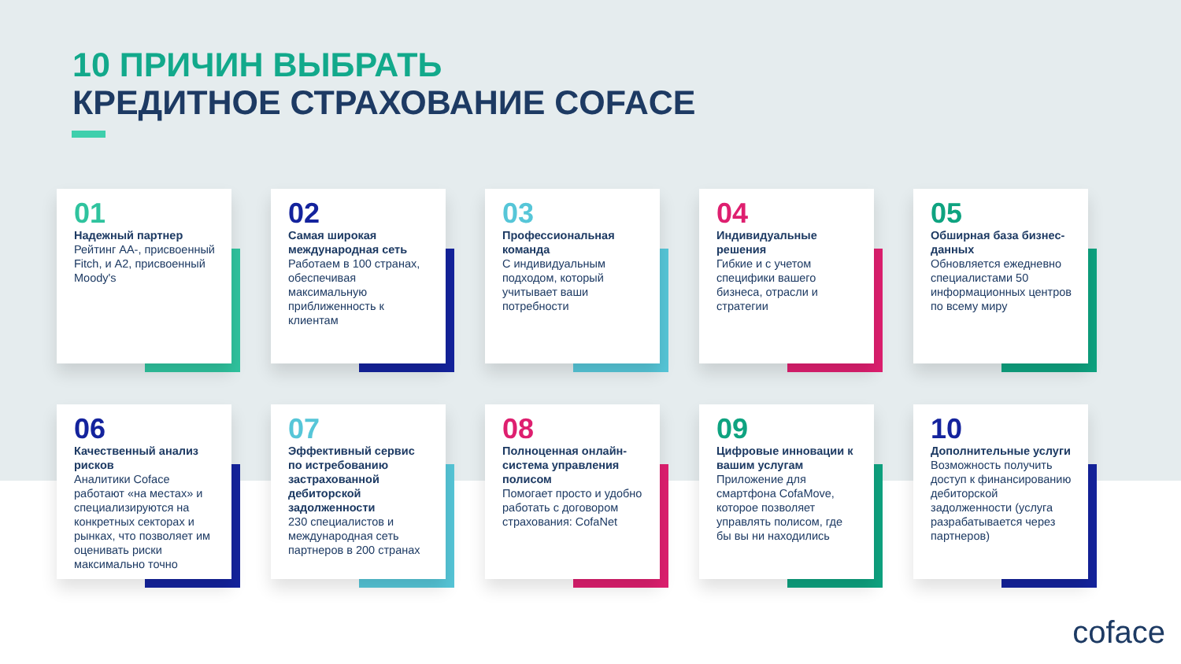10 ПРИЧИН ВЫБРАТЬ
КРЕДИТНОЕ СТРАХОВАНИЕ COFACE
01
Надежный партнер
Рейтинг AA-, присвоенный Fitch, и A2, присвоенный Moody's
02
Самая широкая международная сеть
Работаем в 100 странах, обеспечивая максимальную приближенность к клиентам
03
Профессиональная команда
С индивидуальным подходом, который учитывает ваши потребности
04
Индивидуальные решения
Гибкие и с учетом специфики вашего бизнеса, отрасли и стратегии
05
Обширная база бизнес-данных
Обновляется ежедневно специалистами 50 информационных центров по всему миру
06
Качественный анализ рисков
Аналитики Coface работают «на местах» и специализируются на конкретных секторах и рынках, что позволяет им оценивать риски максимально точно
07
Эффективный сервис по истребованию застрахованной дебиторской задолженности
230 специалистов и международная сеть партнеров в 200 странах
08
Полноценная онлайн-система управления полисом
Помогает просто и удобно работать с договором страхования: CofaNet
09
Цифровые инновации к вашим услугам
Приложение для смартфона CofaMove, которое позволяет управлять полисом, где бы вы ни находились
10
Дополнительные услуги
Возможность получить доступ к финансированию дебиторской задолженности (услуга разрабатывается через партнеров)
coface